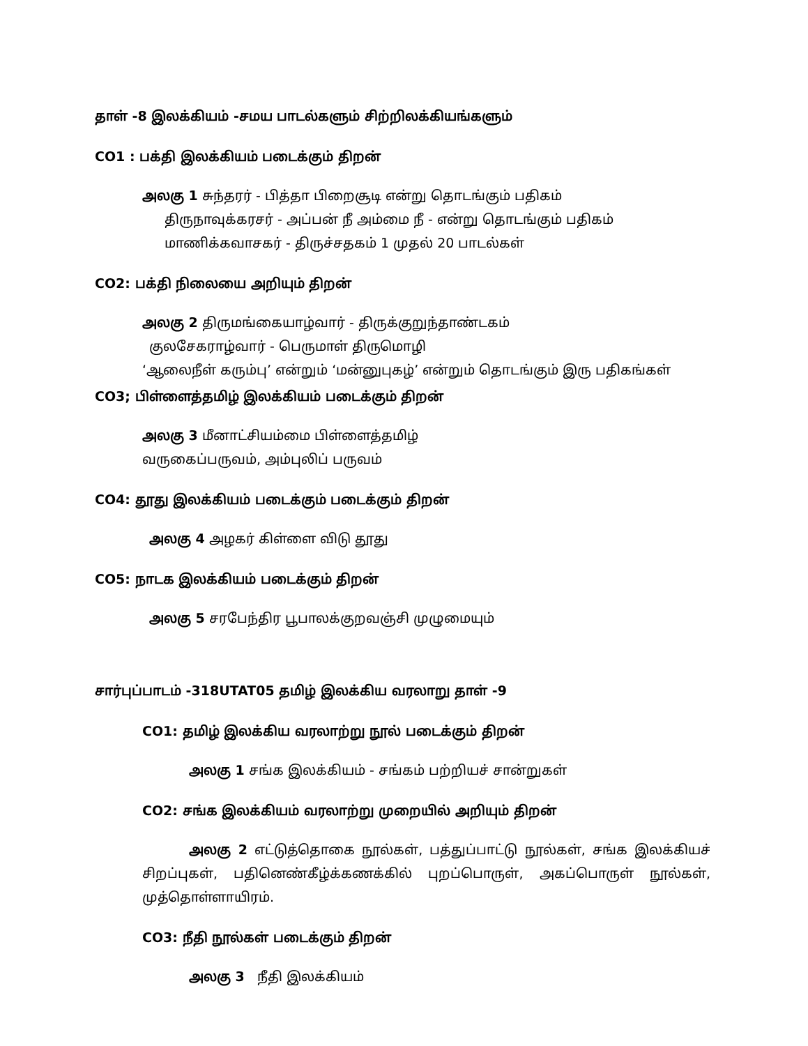தாள் -8 இலக்கியம் -சமய பாடல்களும் சிற்றிலக்கியங்களும்
CO1 : பக்தி இலக்கியம் படைக்கும் திறன்
அலகு 1 சுந்தரர் - பித்தா பிறைசூடி என்று தொடங்கும் பதிகம்
திருநாவுக்கரசர் - அப்பன் நீ அம்மை நீ - என்று தொடங்கும் பதிகம்
மாணிக்கவாசகர் - திருச்சதகம் 1 முதல் 20 பாடல்கள்
CO2: பக்தி நிலையை அறியும் திறன்
அலகு 2 திருமங்கையாழ்வார் - திருக்குறுந்தாண்டகம்
குலசேகராழ்வார் - பெருமாள் திருமொழி
‘ஆலைநீள் கரும்பு’ என்றும் ‘மன்னுபுகழ்’ என்றும் தொடங்கும் இரு பதிகங்கள்
CO3; பிள்ளைத்தமிழ் இலக்கியம் படைக்கும் திறன்
அலகு 3 மீனாட்சியம்மை பிள்ளைத்தமிழ்
வருகைப்பருவம், அம்புலிப் பருவம்
CO4: தூது இலக்கியம் படைக்கும் படைக்கும் திறன்
அலகு 4 அழகர் கிள்ளை விடு தூது
CO5: நாடக இலக்கியம் படைக்கும் திறன்
அலகு 5 சரபேந்திர பூபாலக்குறவஞ்சி முழுமையும்
சார்புப்பாடம் -318UTAT05 தமிழ் இலக்கிய வரலாறு தாள் -9
CO1: தமிழ் இலக்கிய வரலாற்று நூல் படைக்கும் திறன்
அலகு 1 சங்க இலக்கியம் - சங்கம் பற்றியச் சான்றுகள்
CO2: சங்க இலக்கியம் வரலாற்று முறையில் அறியும் திறன்
அலகு 2 எட்டுத்தொகை நூல்கள், பத்துப்பாட்டு நூல்கள், சங்க இலக்கியச் சிறப்புகள், பதினெண்கீழ்க்கணக்கில் புறப்பொருள், அகப்பொருள் நூல்கள், முத்தொள்ளாயிரம்.
CO3: நீதி நூல்கள் படைக்கும் திறன்
அலகு 3 நீதி இலக்கியம்